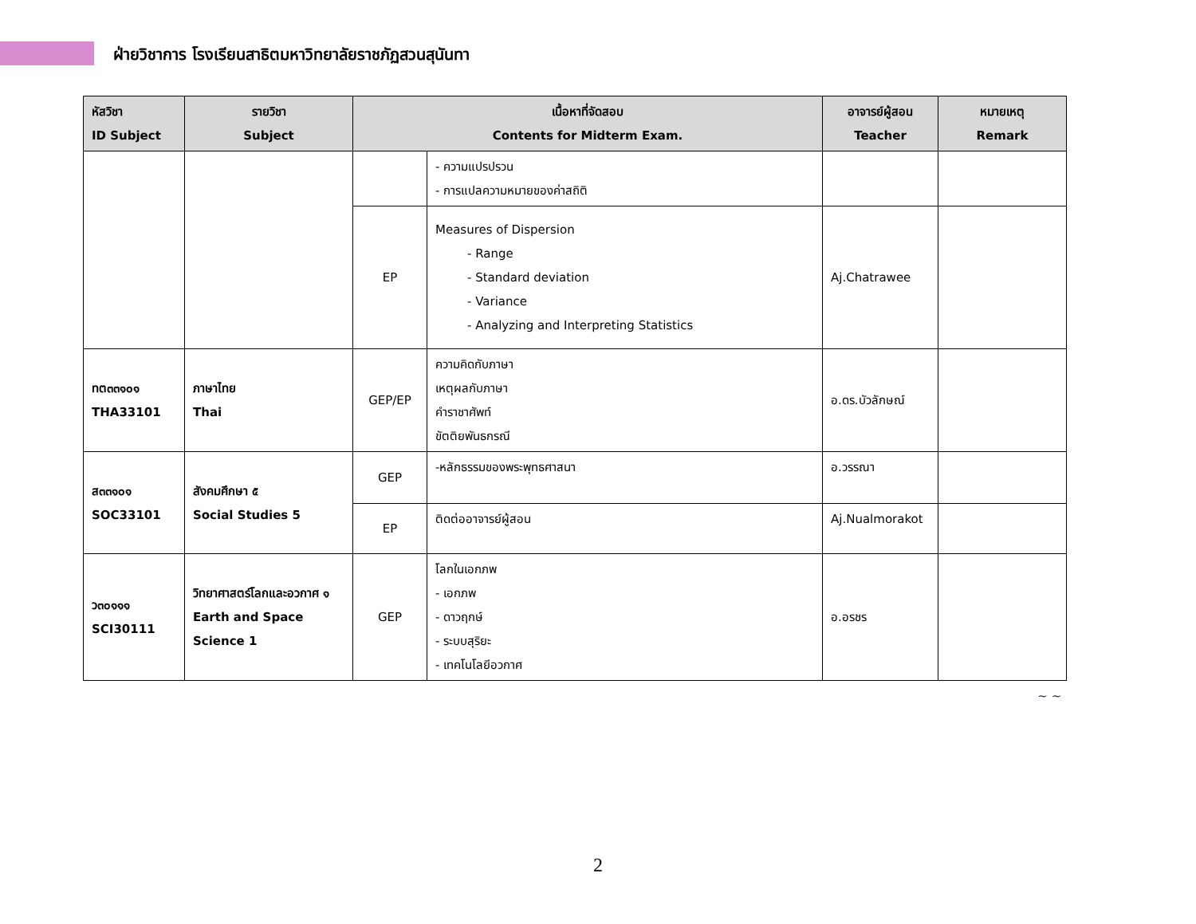ฝ่ายวิชาการ โรงเรียนสาธิตมหาวิทยาลัยราชภัฏสวนสุนันทา
| หัสวิชา ID Subject | รายวิชา Subject | เนื้อหาที่จัดสอบ Contents for Midterm Exam. | | อาจารย์ผู้สอน Teacher | หมายเหตุ Remark |
| --- | --- | --- | --- | --- | --- |
| | | | - ความแปรปรวน - การแปลความหมายของค่าสถิติ | | |
| | | EP | Measures of Dispersion - Range - Standard deviation - Variance - Analyzing and Interpreting Statistics | Aj.Chatrawee | |
| ทต๓๓๑๐๑ THA33101 | ภาษาไทย Thai | GEP/EP | ความคิดกับภาษา เหตุผลกับภาษา คำราชาศัพท์ ขัตติยพันธกรณี | อ.ดร.บัวลักษณ์ | |
| ส๓๓๑๐๑ SOC33101 | สังคมศึกษา ๕ Social Studies 5 | GEP | -หลักธรรมของพระพุทธศาสนา | อ.วรรณา | |
| | | EP | ติดต่ออาจารย์ผู้สอน | Aj.Nualmorakot | |
| ว๓๐๑๑๑ SCI30111 | วิทยาศาสตร์โลกและอวกาศ ๑ Earth and Space Science 1 | GEP | โลกในเอกภพ - เอกภพ - ดาวฤกษ์ - ระบบสุริยะ - เทคโนโลยีอวกาศ | อ.อรชร | |
~ ~
2